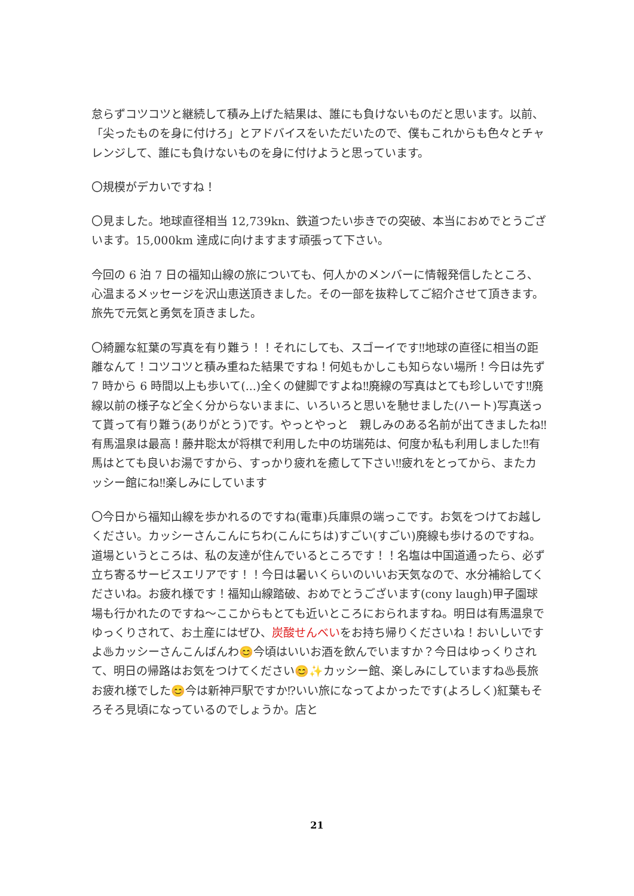怠らずコツコツと継続して積み上げた結果は、誰にも負けないものだと思います。以前、「尖ったものを身に付けろ」とアドバイスをいただいたので、僕もこれからも色々とチャレンジして、誰にも負けないものを身に付けようと思っています。
〇規模がデカいですね！
〇見ました。地球直径相当 12,739kn、鉄道つたい歩きでの突破、本当におめでとうございます。15,000km 達成に向けますます頑張って下さい。
今回の 6 泊 7 日の福知山線の旅についても、何人かのメンバーに情報発信したところ、心温まるメッセージを沢山恵送頂きました。その一部を抜粋してご紹介させて頂きます。旅先で元気と勇気を頂きました。
〇綺麗な紅葉の写真を有り難う！！それにしても、スゴーイです‼地球の直径に相当の距離なんて！コツコツと積み重ねた結果ですね！何処もかしこも知らない場所！今日は先ず 7 時から 6 時間以上も歩いて(...)全くの健脚ですよね‼廃線の写真はとても珍しいです‼廃線以前の様子など全く分からないままに、いろいろと思いを馳せました(ハート)写真送って貰って有り難う(ありがとう)です。やっとやっと　親しみのある名前が出てきましたね‼有馬温泉は最高！藤井聡太が将棋で利用した中の坊瑞苑は、何度か私も利用しました‼有馬はとても良いお湯ですから、すっかり疲れを癒して下さい‼疲れをとってから、またカッシー館にね‼楽しみにしています
〇今日から福知山線を歩かれるのですね(電車)兵庫県の端っこです。お気をつけてお越しください。カッシーさんこんにちわ(こんにちは)すごい(すごい)廃線も歩けるのですね。道場というところは、私の友達が住んでいるところです！！名塩は中国道通ったら、必ず立ち寄るサービスエリアです！！今日は暑いくらいのいいお天気なので、水分補給してくださいね。お疲れ様です！福知山線踏破、おめでとうございます(cony laugh)甲子園球場も行かれたのですね～ここからもとても近いところにおられますね。明日は有馬温泉でゆっくりされて、お土産にはぜひ、炭酸せんべいをお持ち帰りくださいね！おいしいですよ♨カッシーさんこんばんわ😊今頃はいいお酒を飲んでいますか？今日はゆっくりされて、明日の帰路はお気をつけてください😊✨カッシー館、楽しみにしていますね♨長旅お疲れ様でした😊今は新神戸駅ですか⁉いい旅になってよかったです(よろしく)紅葉もそろそろ見頃になっているのでしょうか。店と
21